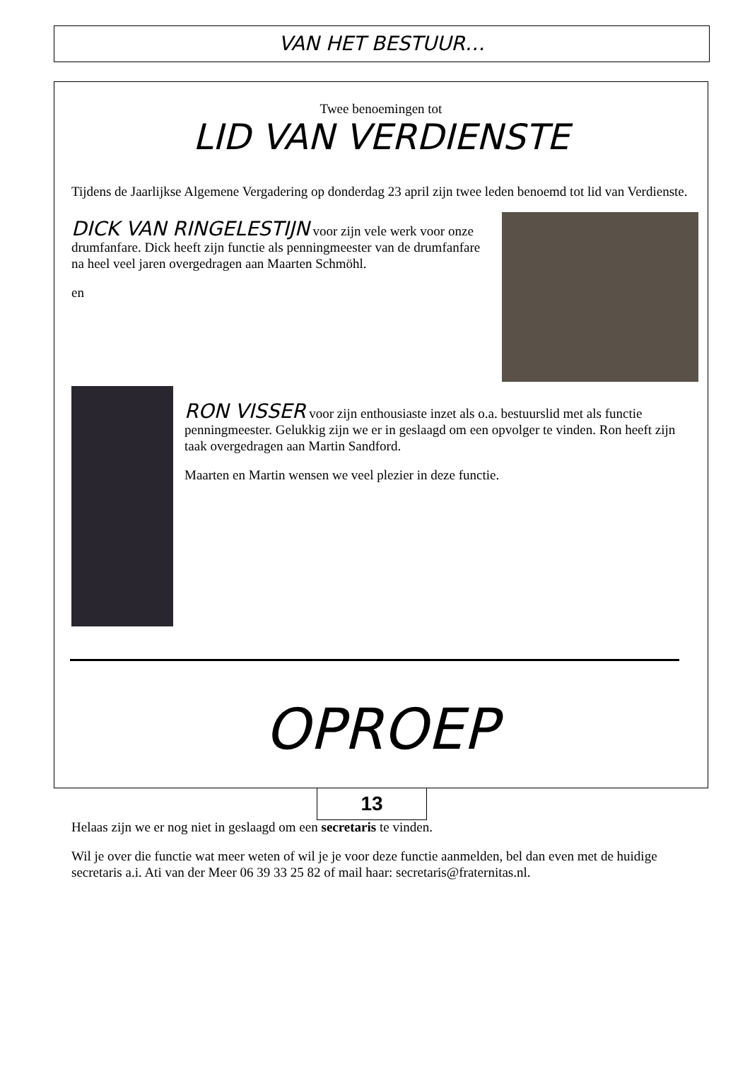VAN HET BESTUUR…
Twee benoemingen tot
LID VAN VERDIENSTE
Tijdens de Jaarlijkse Algemene Vergadering op donderdag 23 april zijn twee leden benoemd tot lid van Verdienste.
DICK VAN RINGELESTIJN voor zijn vele werk voor onze drumfanfare. Dick heeft zijn functie als penningmeester van de drumfanfare na heel veel jaren overgedragen aan Maarten Schmöhl.
en
RON VISSER voor zijn enthousiaste inzet als o.a. bestuurslid met als functie penningmeester. Gelukkig zijn we er in geslaagd om een opvolger te vinden. Ron heeft zijn taak overgedragen aan Martin Sandford.
Maarten en Martin wensen we veel plezier in deze functie.
OPROEP
Helaas zijn we er nog niet in geslaagd om een secretaris te vinden.
Wil je over die functie wat meer weten of wil je je voor deze functie aanmelden, bel dan even met de huidige secretaris a.i. Ati van der Meer 06 39 33 25 82 of mail haar: secretaris@fraternitas.nl.
13